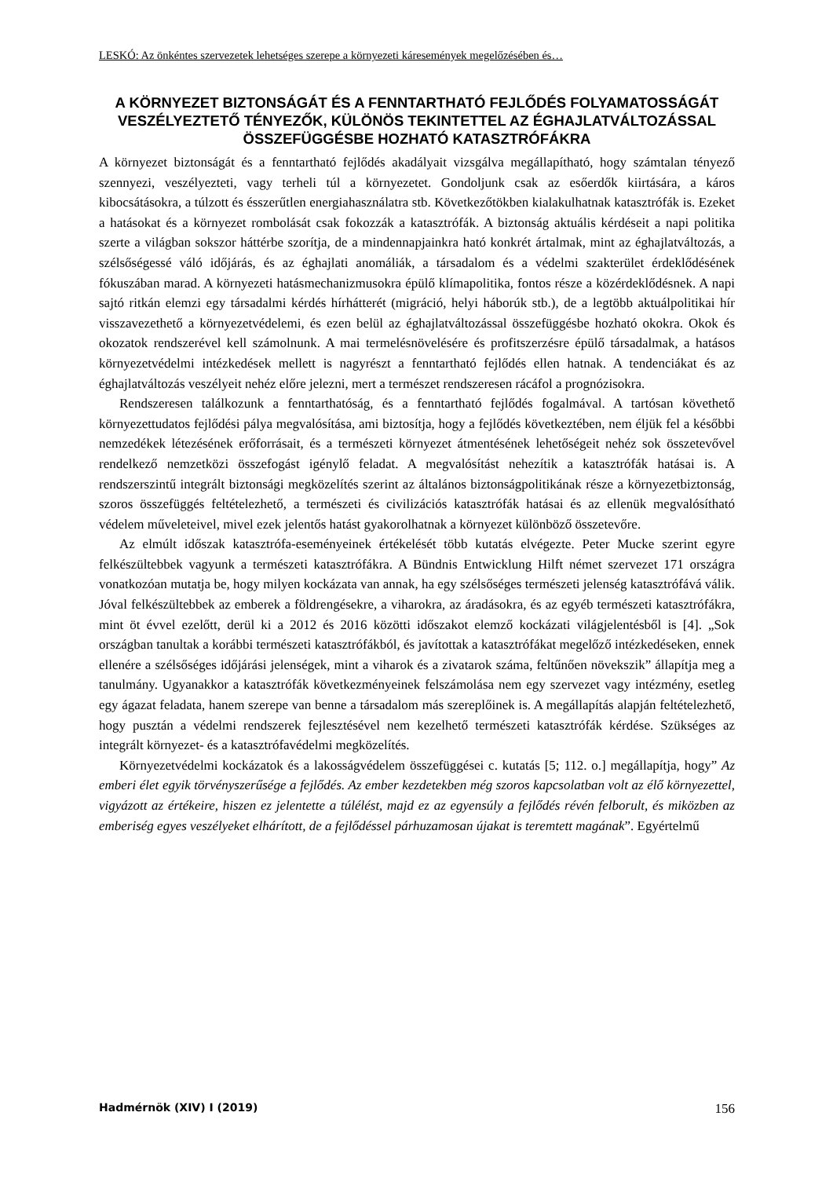LESKÓ: Az önkéntes szervezetek lehetséges szerepe a környezeti káresemények megelőzésében és…
A KÖRNYEZET BIZTONSÁGÁT ÉS A FENNTARTHATÓ FEJLŐDÉS FOLYAMATOSSÁGÁT VESZÉLYEZTETŐ TÉNYEZŐK, KÜLÖNÖS TEKINTETTEL AZ ÉGHAJLATVÁLTOZÁSSAL ÖSSZEFÜGGÉSBE HOZHATÓ KATASZTRÓFÁKRA
A környezet biztonságát és a fenntartható fejlődés akadályait vizsgálva megállapítható, hogy számtalan tényező szennyezi, veszélyezteti, vagy terheli túl a környezetet. Gondoljunk csak az esőerdők kiirtására, a káros kibocsátásokra, a túlzott és ésszerűtlen energiahasználatra stb. Következőtökben kialakulhatnak katasztrófák is. Ezeket a hatásokat és a környezet rombolását csak fokozzák a katasztrófák. A biztonság aktuális kérdéseit a napi politika szerte a világban sokszor háttérbe szorítja, de a mindennapjainkra ható konkrét ártalmak, mint az éghajlatváltozás, a szélsőségessé váló időjárás, és az éghajlati anomáliák, a társadalom és a védelmi szakterület érdeklődésének fókuszában marad. A környezeti hatásmechanizmusokra épülő klímapolitika, fontos része a közérdeklődésnek. A napi sajtó ritkán elemzi egy társadalmi kérdés hírhátterét (migráció, helyi háborúk stb.), de a legtöbb aktuálpolitikai hír visszavezethető a környezetvédelemi, és ezen belül az éghajlatváltozással összefüggésbe hozható okokra. Okok és okozatok rendszerével kell számolnunk. A mai termelésnövelésére és profitszerzésre épülő társadalmak, a hatásos környezetvédelmi intézkedések mellett is nagyrészt a fenntartható fejlődés ellen hatnak. A tendenciákat és az éghajlatváltozás veszélyeit nehéz előre jelezni, mert a természet rendszeresen rácáfol a prognózisokra.
Rendszeresen találkozunk a fenntarthatóság, és a fenntartható fejlődés fogalmával. A tartósan követhető környezettudatos fejlődési pálya megvalósítása, ami biztosítja, hogy a fejlődés következtében, nem éljük fel a későbbi nemzedékek létezésének erőforrásait, és a természeti környezet átmentésének lehetőségeit nehéz sok összetevővel rendelkező nemzetközi összefogást igénylő feladat. A megvalósítást nehezítik a katasztrófák hatásai is. A rendszerszintű integrált biztonsági megközelítés szerint az általános biztonságpolitikának része a környezetbiztonság, szoros összefüggés feltételezhető, a természeti és civilizációs katasztrófák hatásai és az ellenük megvalósítható védelem műveleteivel, mivel ezek jelentős hatást gyakorolhatnak a környezet különböző összetevőre.
Az elmúlt időszak katasztrófa-eseményeinek értékelését több kutatás elvégezte. Peter Mucke szerint egyre felkészültebbek vagyunk a természeti katasztrófákra. A Bündnis Entwicklung Hilft német szervezet 171 országra vonatkozóan mutatja be, hogy milyen kockázata van annak, ha egy szélsőséges természeti jelenség katasztrófává válik. Jóval felkészültebbek az emberek a földrengésekre, a viharokra, az áradásokra, és az egyéb természeti katasztrófákra, mint öt évvel ezelőtt, derül ki a 2012 és 2016 közötti időszakot elemző kockázati világjelentésből is [4]. „Sok országban tanultak a korábbi természeti katasztrófákból, és javítottak a katasztrófákat megelőző intézkedéseken, ennek ellenére a szélsőséges időjárási jelenségek, mint a viharok és a zivatarok száma, feltűnően növekszik” állapítja meg a tanulmány. Ugyanakkor a katasztrófák következményeinek felszámolása nem egy szervezet vagy intézmény, esetleg egy ágazat feladata, hanem szerepe van benne a társadalom más szereplőinek is. A megállapítás alapján feltételezhető, hogy pusztán a védelmi rendszerek fejlesztésével nem kezelhető természeti katasztrófák kérdése. Szükséges az integrált környezet- és a katasztrófavédelmi megközelítés.
Környezetvédelmi kockázatok és a lakosságvédelem összefüggései c. kutatás [5; 112. o.] megállapítja, hogy” Az emberi élet egyik törvényszerűsége a fejlődés. Az ember kezdetekben még szoros kapcsolatban volt az élő környezettel, vigyázott az értékeire, hiszen ez jelentette a túlélést, majd ez az egyensúly a fejlődés révén felborult, és miközben az emberiség egyes veszélyeket elhárított, de a fejlődéssel párhuzamosan újakat is teremtett magának”. Egyértelmű
Hadmérnök (XIV) I (2019) 156